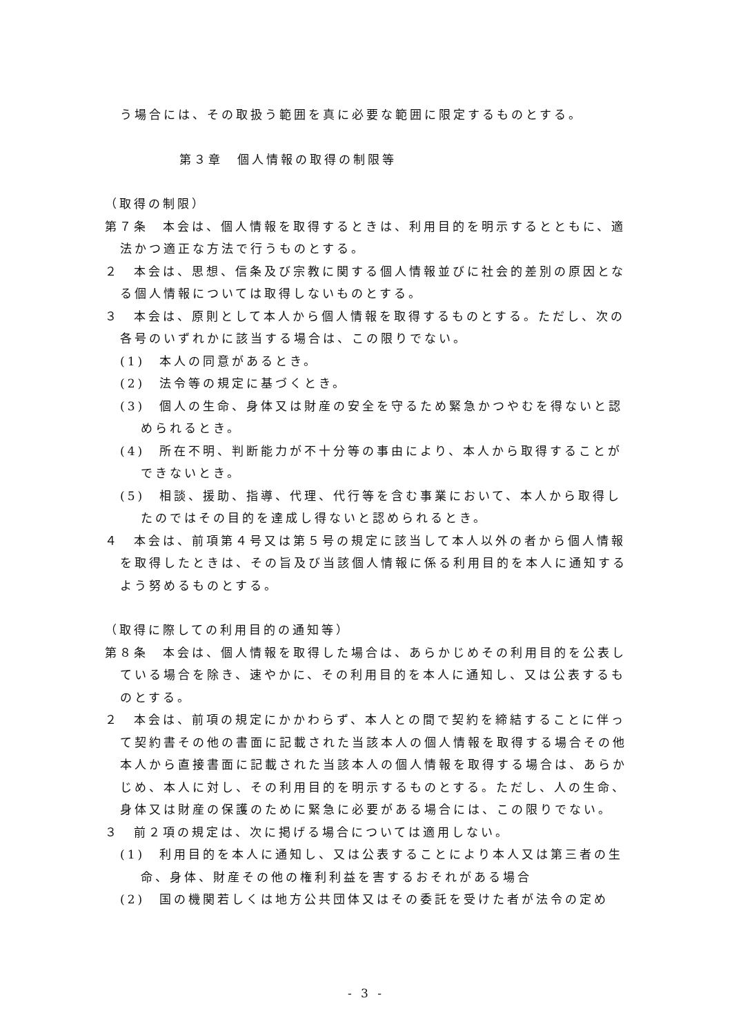う場合には、その取扱う範囲を真に必要な範囲に限定するものとする。
第３章　個人情報の取得の制限等
（取得の制限）
第７条　本会は、個人情報を取得するときは、利用目的を明示するとともに、適法かつ適正な方法で行うものとする。
２　本会は、思想、信条及び宗教に関する個人情報並びに社会的差別の原因となる個人情報については取得しないものとする。
３　本会は、原則として本人から個人情報を取得するものとする。ただし、次の各号のいずれかに該当する場合は、この限りでない。
(1)　本人の同意があるとき。
(2)　法令等の規定に基づくとき。
(3)　個人の生命、身体又は財産の安全を守るため緊急かつやむを得ないと認められるとき。
(4)　所在不明、判断能力が不十分等の事由により、本人から取得することができないとき。
(5)　相談、援助、指導、代理、代行等を含む事業において、本人から取得したのではその目的を達成し得ないと認められるとき。
４　本会は、前項第４号又は第５号の規定に該当して本人以外の者から個人情報を取得したときは、その旨及び当該個人情報に係る利用目的を本人に通知するよう努めるものとする。
（取得に際しての利用目的の通知等）
第８条　本会は、個人情報を取得した場合は、あらかじめその利用目的を公表している場合を除き、速やかに、その利用目的を本人に通知し、又は公表するものとする。
２　本会は、前項の規定にかかわらず、本人との間で契約を締結することに伴って契約書その他の書面に記載された当該本人の個人情報を取得する場合その他本人から直接書面に記載された当該本人の個人情報を取得する場合は、あらかじめ、本人に対し、その利用目的を明示するものとする。ただし、人の生命、身体又は財産の保護のために緊急に必要がある場合には、この限りでない。
３　前２項の規定は、次に掲げる場合については適用しない。
(1)　利用目的を本人に通知し、又は公表することにより本人又は第三者の生命、身体、財産その他の権利利益を害するおそれがある場合
(2)　国の機関若しくは地方公共団体又はその委託を受けた者が法令の定め
- 3 -